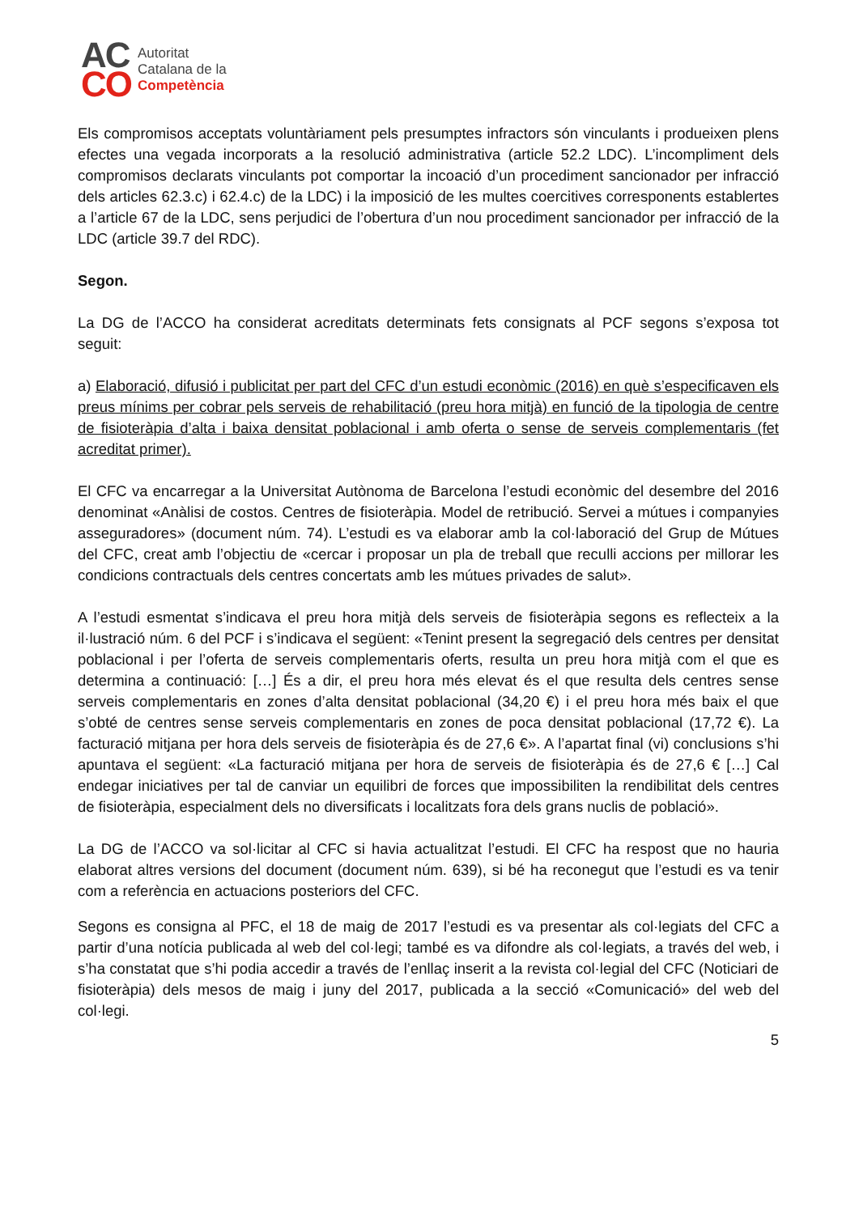AC
CO
Autoritat
Catalana de la
Competència
Els compromisos acceptats voluntàriament pels presumptes infractors són vinculants i produeixen plens efectes una vegada incorporats a la resolució administrativa (article 52.2 LDC). L’incompliment dels compromisos declarats vinculants pot comportar la incoació d’un procediment sancionador per infracció dels articles 62.3.c) i 62.4.c) de la LDC) i la imposició de les multes coercitives corresponents establertes a l’article 67 de la LDC, sens perjudici de l’obertura d’un nou procediment sancionador per infracció de la LDC (article 39.7 del RDC).
Segon.
La DG de l’ACCO ha considerat acreditats determinats fets consignats al PCF segons s’exposa tot seguit:
a) Elaboració, difusió i publicitat per part del CFC d’un estudi econòmic (2016) en què s’especificaven els preus mínims per cobrar pels serveis de rehabilitació (preu hora mitjà) en funció de la tipologia de centre de fisioteràpia d’alta i baixa densitat poblacional i amb oferta o sense de serveis complementaris (fet acreditat primer).
El CFC va encarregar a la Universitat Autònoma de Barcelona l’estudi econòmic del desembre del 2016 denominat «Anàlisi de costos. Centres de fisioteràpia. Model de retribució. Servei a mútues i companyies asseguradores» (document núm. 74). L’estudi es va elaborar amb la col·laboració del Grup de Mútues del CFC, creat amb l’objectiu de «cercar i proposar un pla de treball que reculli accions per millorar les condicions contractuals dels centres concertats amb les mútues privades de salut».
A l’estudi esmentat s’indicava el preu hora mitjà dels serveis de fisioteràpia segons es reflecteix a la il·lustració núm. 6 del PCF i s’indicava el següent: «Tenint present la segregació dels centres per densitat poblacional i per l’oferta de serveis complementaris oferts, resulta un preu hora mitjà com el que es determina a continuació: […] És a dir, el preu hora més elevat és el que resulta dels centres sense serveis complementaris en zones d’alta densitat poblacional (34,20 €) i el preu hora més baix el que s’obté de centres sense serveis complementaris en zones de poca densitat poblacional (17,72 €). La facturació mitjana per hora dels serveis de fisioteràpia és de 27,6 €». A l’apartat final (vi) conclusions s’hi apuntava el següent: «La facturació mitjana per hora de serveis de fisioteràpia és de 27,6 € […] Cal endegar iniciatives per tal de canviar un equilibri de forces que impossibiliten la rendibilitat dels centres de fisioteràpia, especialment dels no diversificats i localitzats fora dels grans nuclis de població».
La DG de l’ACCO va sol·licitar al CFC si havia actualitzat l’estudi. El CFC ha respost que no hauria elaborat altres versions del document (document núm. 639), si bé ha reconegut que l’estudi es va tenir com a referència en actuacions posteriors del CFC.
Segons es consigna al PFC, el 18 de maig de 2017 l’estudi es va presentar als col·legiats del CFC a partir d’una notícia publicada al web del col·legi; també es va difondre als col·legiats, a través del web, i s’ha constatat que s’hi podia accedir a través de l’enllaç inserit a la revista col·legial del CFC (Noticiari de fisioteràpia) dels mesos de maig i juny del 2017, publicada a la secció «Comunicació» del web del col·legi.
5